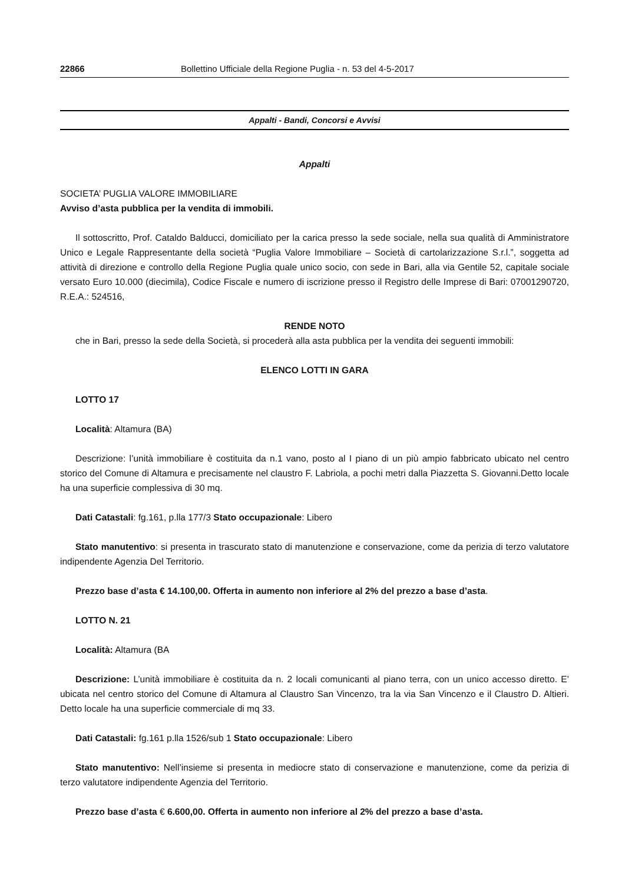22866 Bollettino Ufficiale della Regione Puglia - n. 53 del 4-5-2017
Appalti - Bandi, Concorsi e Avvisi
Appalti
SOCIETA’ PUGLIA VALORE IMMOBILIARE
Avviso d’asta pubblica per la vendita di immobili.
Il sottoscritto, Prof. Cataldo Balducci, domiciliato per la carica presso la sede sociale, nella sua qualità di Amministratore Unico e Legale Rappresentante della società “Puglia Valore Immobiliare – Società di cartolarizzazione S.r.l.”, soggetta ad attività di direzione e controllo della Regione Puglia quale unico socio, con sede in Bari, alla via Gentile 52, capitale sociale versato Euro 10.000 (diecimila), Codice Fiscale e numero di iscrizione presso il Registro delle Imprese di Bari: 07001290720, R.E.A.: 524516,
RENDE NOTO
che in Bari, presso la sede della Società, si procederà alla asta pubblica per la vendita dei seguenti immobili:
ELENCO LOTTI IN GARA
LOTTO 17
Località: Altamura (BA)
Descrizione: l’unità immobiliare è costituita da n.1 vano, posto al I piano di un più ampio fabbricato ubicato nel centro storico del Comune di Altamura e precisamente nel claustro F. Labriola, a pochi metri dalla Piazzetta S. Giovanni.Detto locale ha una superficie complessiva di 30 mq.
Dati Catastali: fg.161, p.lla 177/3 Stato occupazionale: Libero
Stato manutentivo: si presenta in trascurato stato di manutenzione e conservazione, come da perizia di terzo valutatore indipendente Agenzia Del Territorio.
Prezzo base d’asta € 14.100,00. Offerta in aumento non inferiore al 2% del prezzo a base d’asta.
LOTTO N. 21
Località: Altamura (BA
Descrizione: L’unità immobiliare è costituita da n. 2 locali comunicanti al piano terra, con un unico accesso diretto. E’ ubicata nel centro storico del Comune di Altamura al Claustro San Vincenzo, tra la via San Vincenzo e il Claustro D. Altieri. Detto locale ha una superficie commerciale di mq 33.
Dati Catastali: fg.161 p.lla 1526/sub 1 Stato occupazionale: Libero
Stato manutentivo: Nell’insieme si presenta in mediocre stato di conservazione e manutenzione, come da perizia di terzo valutatore indipendente Agenzia del Territorio.
Prezzo base d’asta € 6.600,00. Offerta in aumento non inferiore al 2% del prezzo a base d’asta.